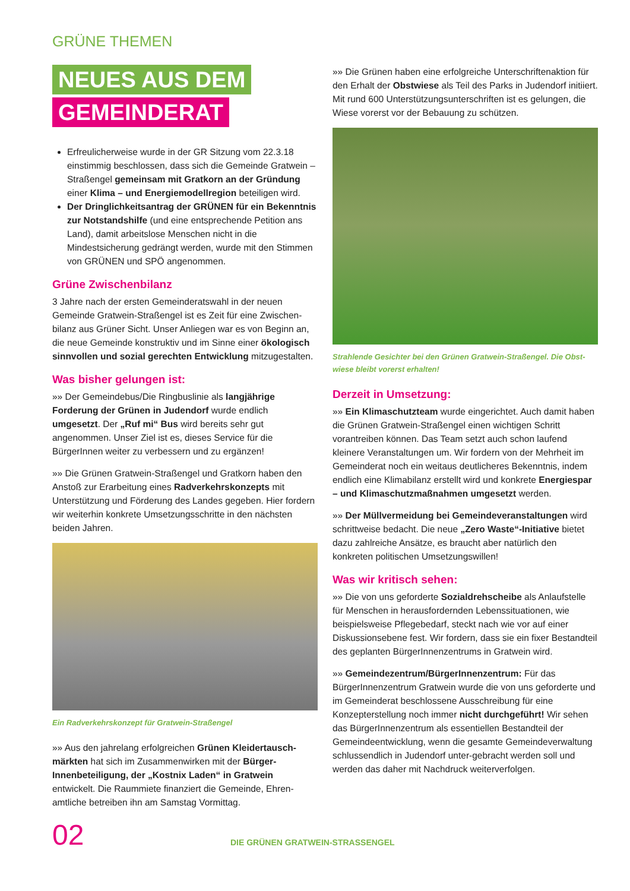GRÜNE THEMEN
NEUES AUS DEM
GEMEINDERAT
Erfreulicherweise wurde in der GR Sitzung vom 22.3.18 einstimmig beschlossen, dass sich die Gemeinde Gratwein – Straßengel gemeinsam mit Gratkorn an der Gründung einer Klima – und Energiemodellregion beteiligen wird.
Der Dringlichkeitsantrag der GRÜNEN für ein Bekenntnis zur Notstandshilfe (und eine entsprechende Petition ans Land), damit arbeitslose Menschen nicht in die Mindestsicherung gedrängt werden, wurde mit den Stimmen von GRÜNEN und SPÖ angenommen.
Grüne Zwischenbilanz
3 Jahre nach der ersten Gemeinderatswahl in der neuen Gemeinde Gratwein-Straßengel ist es Zeit für eine Zwischen-bilanz aus Grüner Sicht. Unser Anliegen war es von Beginn an, die neue Gemeinde konstruktiv und im Sinne einer ökologisch sinnvollen und sozial gerechten Entwicklung mitzugestalten.
Was bisher gelungen ist:
»» Der Gemeindebus/Die Ringbuslinie als langjährige Forderung der Grünen in Judendorf wurde endlich umgesetzt. Der „Ruf mi“ Bus wird bereits sehr gut angenommen. Unser Ziel ist es, dieses Service für die BürgerInnen weiter zu verbessern und zu ergänzen!
»» Die Grünen Gratwein-Straßengel und Gratkorn haben den Anstoß zur Erarbeitung eines Radverkehrskonzepts mit Unterstützung und Förderung des Landes gegeben. Hier fordern wir weiterhin konkrete Umsetzungsschritte in den nächsten beiden Jahren.
Ein Radverkehrskonzept für Gratwein-Straßengel
»» Aus den jahrelang erfolgreichen Grünen Kleidertausch-märkten hat sich im Zusammenwirken mit der Bürger-Innenbeteiligung, der „Kostnix Laden“ in Gratwein entwickelt. Die Raummiete finanziert die Gemeinde, Ehren-amtliche betreiben ihn am Samstag Vormittag.
»» Die Grünen haben eine erfolgreiche Unterschriftenaktion für den Erhalt der Obstwiese als Teil des Parks in Judendorf initiiert. Mit rund 600 Unterstützungsunterschriften ist es gelungen, die Wiese vorerst vor der Bebauung zu schützen.
Strahlende Gesichter bei den Grünen Gratwein-Straßengel. Die Obst-wiese bleibt vorerst erhalten!
Derzeit in Umsetzung:
»» Ein Klimaschutzteam wurde eingerichtet. Auch damit haben die Grünen Gratwein-Straßengel einen wichtigen Schritt vorantreiben können. Das Team setzt auch schon laufend kleinere Veranstaltungen um. Wir fordern von der Mehrheit im Gemeinderat noch ein weitaus deutlicheres Bekenntnis, indem endlich eine Klimabilanz erstellt wird und konkrete Energiespar – und Klimaschutzmaßnahmen umgesetzt werden.
»» Der Müllvermeidung bei Gemeindeveranstaltungen wird schrittweise bedacht. Die neue „Zero Waste“-Initiative bietet dazu zahlreiche Ansätze, es braucht aber natürlich den konkreten politischen Umsetzungswillen!
Was wir kritisch sehen:
»» Die von uns geforderte Sozialdrehscheibe als Anlaufstelle für Menschen in herausfordernden Lebenssituationen, wie beispielsweise Pflegebedarf, steckt nach wie vor auf einer Diskussionsebene fest. Wir fordern, dass sie ein fixer Bestandteil des geplanten BürgerInnenzentrums in Gratwein wird.
»» Gemeindezentrum/BürgerInnenzentrum: Für das BürgerInnenzentrum Gratwein wurde die von uns geforderte und im Gemeinderat beschlossene Ausschreibung für eine Konzepterstellung noch immer nicht durchgeführt! Wir sehen das BürgerInnenzentrum als essentiellen Bestandteil der Gemeindeentwicklung, wenn die gesamte Gemeindeverwaltung schlussendlich in Judendorf unter-gebracht werden soll und werden das daher mit Nachdruck weiterverfolgen.
02
DIE GRÜNEN GRATWEIN-STRASSENGEL